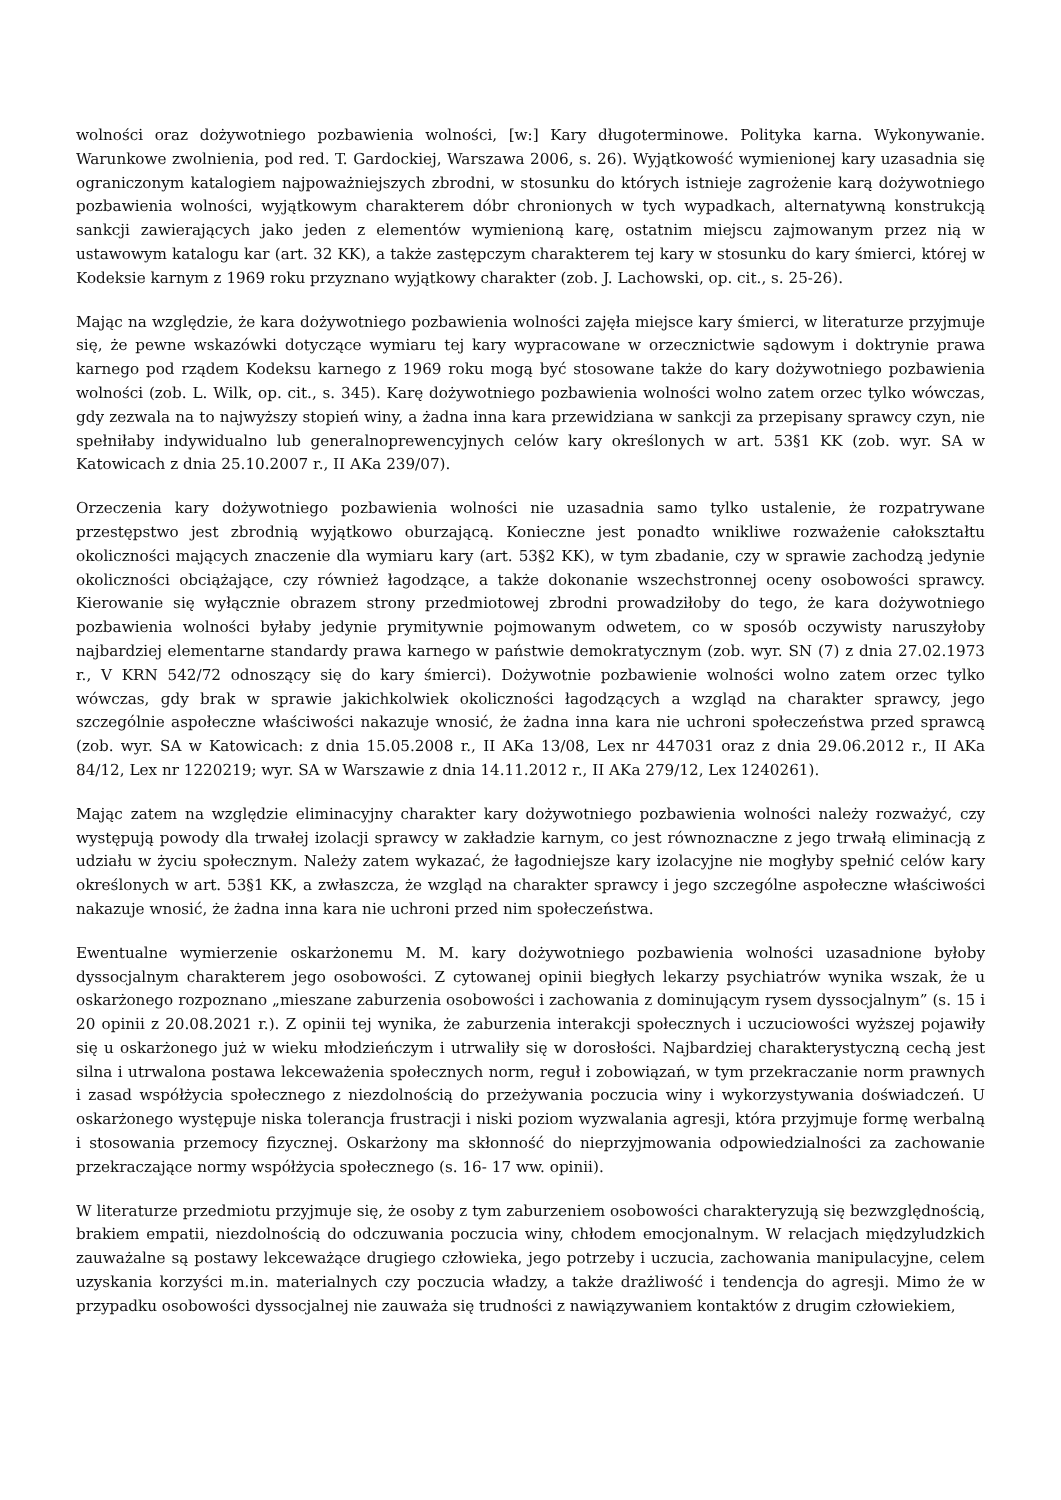wolności oraz dożywotniego pozbawienia wolności, [w:] Kary długoterminowe. Polityka karna. Wykonywanie. Warunkowe zwolnienia, pod red. T. Gardockiej, Warszawa 2006, s. 26). Wyjątkowość wymienionej kary uzasadnia się ograniczonym katalogiem najpoważniejszych zbrodni, w stosunku do których istnieje zagrożenie karą dożywotniego pozbawienia wolności, wyjątkowym charakterem dóbr chronionych w tych wypadkach, alternatywną konstrukcją sankcji zawierających jako jeden z elementów wymienioną karę, ostatnim miejscu zajmowanym przez nią w ustawowym katalogu kar (art. 32 KK), a także zastępczym charakterem tej kary w stosunku do kary śmierci, której w Kodeksie karnym z 1969 roku przyznano wyjątkowy charakter (zob. J. Lachowski, op. cit., s. 25-26).
Mając na względzie, że kara dożywotniego pozbawienia wolności zajęła miejsce kary śmierci, w literaturze przyjmuje się, że pewne wskazówki dotyczące wymiaru tej kary wypracowane w orzecznictwie sądowym i doktrynie prawa karnego pod rządem Kodeksu karnego z 1969 roku mogą być stosowane także do kary dożywotniego pozbawienia wolności (zob. L. Wilk, op. cit., s. 345). Karę dożywotniego pozbawienia wolności wolno zatem orzec tylko wówczas, gdy zezwala na to najwyższy stopień winy, a żadna inna kara przewidziana w sankcji za przepisany sprawcy czyn, nie spełniłaby indywidualno lub generalnoprewencyjnych celów kary określonych w art. 53§1 KK (zob. wyr. SA w Katowicach z dnia 25.10.2007 r., II AKa 239/07).
Orzeczenia kary dożywotniego pozbawienia wolności nie uzasadnia samo tylko ustalenie, że rozpatrywane przestępstwo jest zbrodnią wyjątkowo oburzającą. Konieczne jest ponadto wnikliwe rozważenie całokształtu okoliczności mających znaczenie dla wymiaru kary (art. 53§2 KK), w tym zbadanie, czy w sprawie zachodzą jedynie okoliczności obciążające, czy również łagodzące, a także dokonanie wszechstronnej oceny osobowości sprawcy. Kierowanie się wyłącznie obrazem strony przedmiotowej zbrodni prowadziłoby do tego, że kara dożywotniego pozbawienia wolności byłaby jedynie prymitywnie pojmowanym odwetem, co w sposób oczywisty naruszyłoby najbardziej elementarne standardy prawa karnego w państwie demokratycznym (zob. wyr. SN (7) z dnia 27.02.1973 r., V KRN 542/72 odnoszący się do kary śmierci). Dożywotnie pozbawienie wolności wolno zatem orzec tylko wówczas, gdy brak w sprawie jakichkolwiek okoliczności łagodzących a wzgląd na charakter sprawcy, jego szczególnie aspołeczne właściwości nakazuje wnosić, że żadna inna kara nie uchroni społeczeństwa przed sprawcą (zob. wyr. SA w Katowicach: z dnia 15.05.2008 r., II AKa 13/08, Lex nr 447031 oraz z dnia 29.06.2012 r., II AKa 84/12, Lex nr 1220219; wyr. SA w Warszawie z dnia 14.11.2012 r., II AKa 279/12, Lex 1240261).
Mając zatem na względzie eliminacyjny charakter kary dożywotniego pozbawienia wolności należy rozważyć, czy występują powody dla trwałej izolacji sprawcy w zakładzie karnym, co jest równoznaczne z jego trwałą eliminacją z udziału w życiu społecznym. Należy zatem wykazać, że łagodniejsze kary izolacyjne nie mogłyby spełnić celów kary określonych w art. 53§1 KK, a zwłaszcza, że wzgląd na charakter sprawcy i jego szczególne aspołeczne właściwości nakazuje wnosić, że żadna inna kara nie uchroni przed nim społeczeństwa.
Ewentualne wymierzenie oskarżonemu M. M. kary dożywotniego pozbawienia wolności uzasadnione byłoby dyssocjalnym charakterem jego osobowości. Z cytowanej opinii biegłych lekarzy psychiatrów wynika wszak, że u oskarżonego rozpoznano „mieszane zaburzenia osobowości i zachowania z dominującym rysem dyssocjalnym” (s. 15 i 20 opinii z 20.08.2021 r.). Z opinii tej wynika, że zaburzenia interakcji społecznych i uczuciowości wyższej pojawiły się u oskarżonego już w wieku młodzieńczym i utrwaliły się w dorosłości. Najbardziej charakterystyczną cechą jest silna i utrwalona postawa lekceważenia społecznych norm, reguł i zobowiązań, w tym przekraczanie norm prawnych i zasad współżycia społecznego z niezdolnością do przeżywania poczucia winy i wykorzystywania doświadczeń. U oskarżonego występuje niska tolerancja frustracji i niski poziom wyzwalania agresji, która przyjmuje formę werbalną i stosowania przemocy fizycznej. Oskarżony ma skłonność do nieprzyjmowania odpowiedzialności za zachowanie przekraczające normy współżycia społecznego (s. 16- 17 ww. opinii).
W literaturze przedmiotu przyjmuje się, że osoby z tym zaburzeniem osobowości charakteryzują się bezwzględnością, brakiem empatii, niezdolnością do odczuwania poczucia winy, chłodem emocjonalnym. W relacjach międzyludzkich zauważalne są postawy lekceważące drugiego człowieka, jego potrzeby i uczucia, zachowania manipulacyjne, celem uzyskania korzyści m.in. materialnych czy poczucia władzy, a także drażliwość i tendencja do agresji. Mimo że w przypadku osobowości dyssocjalnej nie zauważa się trudności z nawiązywaniem kontaktów z drugim człowiekiem,